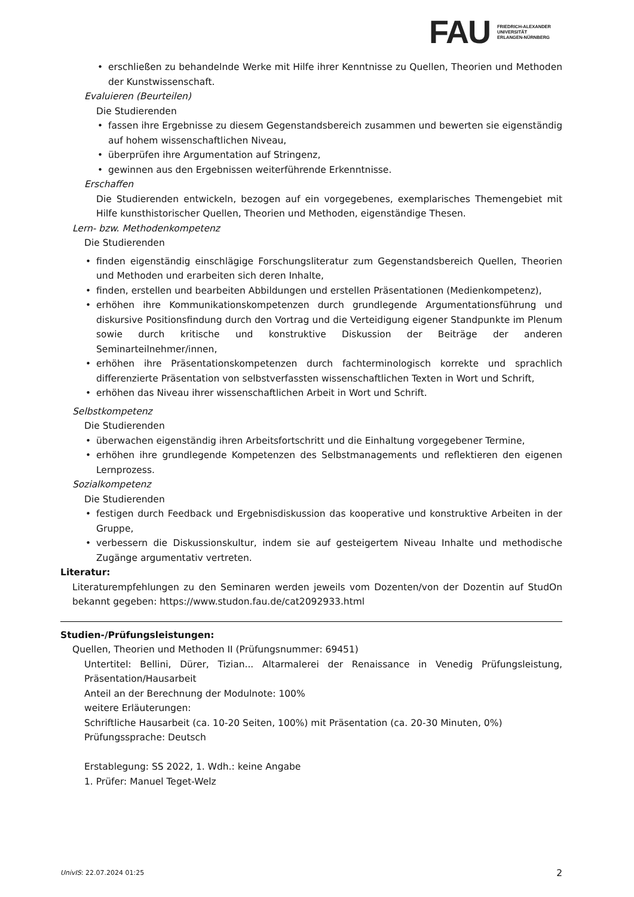FAU
FRIEDRICH-ALEXANDER
UNIVERSITÄT
ERLANGEN-NÜRNBERG
• erschließen zu behandelnde Werke mit Hilfe ihrer Kenntnisse zu Quellen, Theorien und Methoden der Kunstwissenschaft.
Evaluieren (Beurteilen)
Die Studierenden
• fassen ihre Ergebnisse zu diesem Gegenstandsbereich zusammen und bewerten sie eigenständig auf hohem wissenschaftlichen Niveau,
• überprüfen ihre Argumentation auf Stringenz,
• gewinnen aus den Ergebnissen weiterführende Erkenntnisse.
Erschaffen
Die Studierenden entwickeln, bezogen auf ein vorgegebenes, exemplarisches Themengebiet mit Hilfe kunsthistorischer Quellen, Theorien und Methoden, eigenständige Thesen.
Lern- bzw. Methodenkompetenz
Die Studierenden
• finden eigenständig einschlägige Forschungsliteratur zum Gegenstandsbereich Quellen, Theorien und Methoden und erarbeiten sich deren Inhalte,
• finden, erstellen und bearbeiten Abbildungen und erstellen Präsentationen (Medienkompetenz),
• erhöhen ihre Kommunikationskompetenzen durch grundlegende Argumentationsführung und diskursive Positionsfindung durch den Vortrag und die Verteidigung eigener Standpunkte im Plenum sowie durch kritische und konstruktive Diskussion der Beiträge der anderen Seminarteilnehmer/innen,
• erhöhen ihre Präsentationskompetenzen durch fachterminologisch korrekte und sprachlich differenzierte Präsentation von selbstverfassten wissenschaftlichen Texten in Wort und Schrift,
• erhöhen das Niveau ihrer wissenschaftlichen Arbeit in Wort und Schrift.
Selbstkompetenz
Die Studierenden
• überwachen eigenständig ihren Arbeitsfortschritt und die Einhaltung vorgegebener Termine,
• erhöhen ihre grundlegende Kompetenzen des Selbstmanagements und reflektieren den eigenen Lernprozess.
Sozialkompetenz
Die Studierenden
• festigen durch Feedback und Ergebnisdiskussion das kooperative und konstruktive Arbeiten in der Gruppe,
• verbessern die Diskussionskultur, indem sie auf gesteigertem Niveau Inhalte und methodische Zugänge argumentativ vertreten.
Literatur:
Literaturempfehlungen zu den Seminaren werden jeweils vom Dozenten/von der Dozentin auf StudOn bekannt gegeben: https://www.studon.fau.de/cat2092933.html
Studien-/Prüfungsleistungen:
Quellen, Theorien und Methoden II (Prüfungsnummer: 69451)
Untertitel: Bellini, Dürer, Tizian... Altarmalerei der Renaissance in Venedig Prüfungsleistung, Präsentation/Hausarbeit
Anteil an der Berechnung der Modulnote: 100%
weitere Erläuterungen:
Schriftliche Hausarbeit (ca. 10-20 Seiten, 100%) mit Präsentation (ca. 20-30 Minuten, 0%)
Prüfungssprache: Deutsch
Erstablegung: SS 2022, 1. Wdh.: keine Angabe
1. Prüfer: Manuel Teget-Welz
UnivIS: 22.07.2024 01:25 2